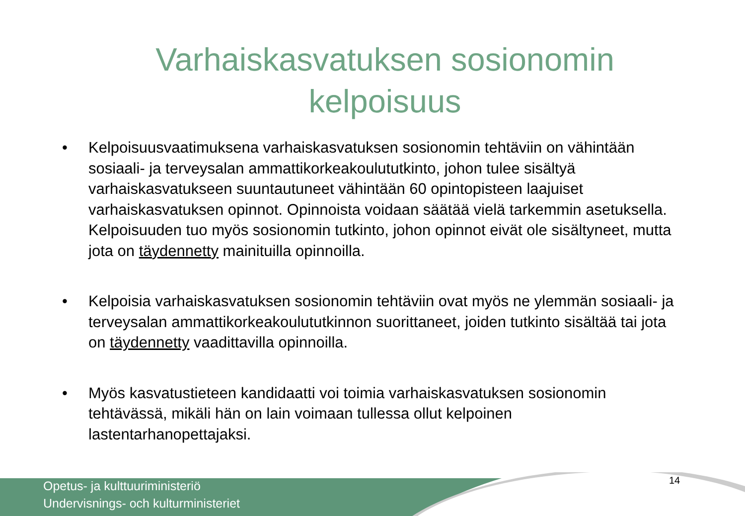Varhaiskasvatuksen sosionomin
kelpoisuus
• Kelpoisuusvaatimuksena varhaiskasvatuksen sosionomin tehtäviin on vähintään sosiaali- ja terveysalan ammattikorkeakoulututkinto, johon tulee sisältyä varhaiskasvatukseen suuntautuneet vähintään 60 opintopisteen laajuiset varhaiskasvatuksen opinnot. Opinnoista voidaan säätää vielä tarkemmin asetuksella. Kelpoisuuden tuo myös sosionomin tutkinto, johon opinnot eivät ole sisältyneet, mutta jota on täydennetty mainituilla opinnoilla.
• Kelpoisia varhaiskasvatuksen sosionomin tehtäviin ovat myös ne ylemmän sosiaali- ja terveysalan ammattikorkeakoulututkinnon suorittaneet, joiden tutkinto sisältää tai jota on täydennetty vaadittavilla opinnoilla.
• Myös kasvatustieteen kandidaatti voi toimia varhaiskasvatuksen sosionomin tehtävässä, mikäli hän on lain voimaan tullessa ollut kelpoinen lastentarhanopettajaksi.
Opetus- ja kulttuuriministeriö
Undervisnings- och kulturministeriet
14